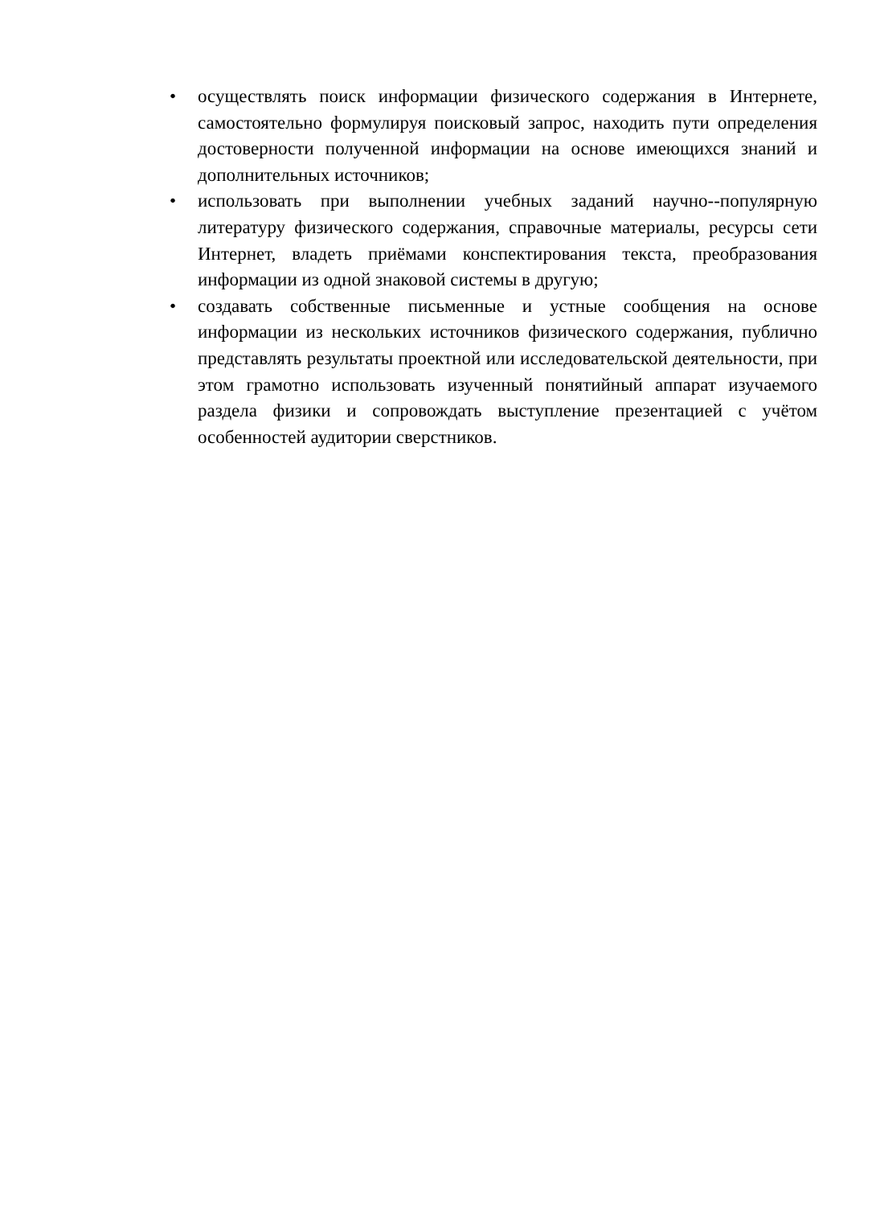• осуществлять поиск информации физического содержания в Интернете, самостоятельно формулируя поисковый запрос, находить пути определения достоверности полученной информации на основе имеющихся знаний и дополнительных источников;
• использовать при выполнении учебных заданий научно--популярную литературу физического содержания, справочные материалы, ресурсы сети Интернет, владеть приёмами конспектирования текста, преобразования информации из одной знаковой системы в другую;
• создавать собственные письменные и устные сообщения на основе информации из нескольких источников физического содержания, публично представлять результаты проектной или исследовательской деятельности, при этом грамотно использовать изученный понятийный аппарат изучаемого раздела физики и сопровождать выступление презентацией с учётом особенностей аудитории сверстников.